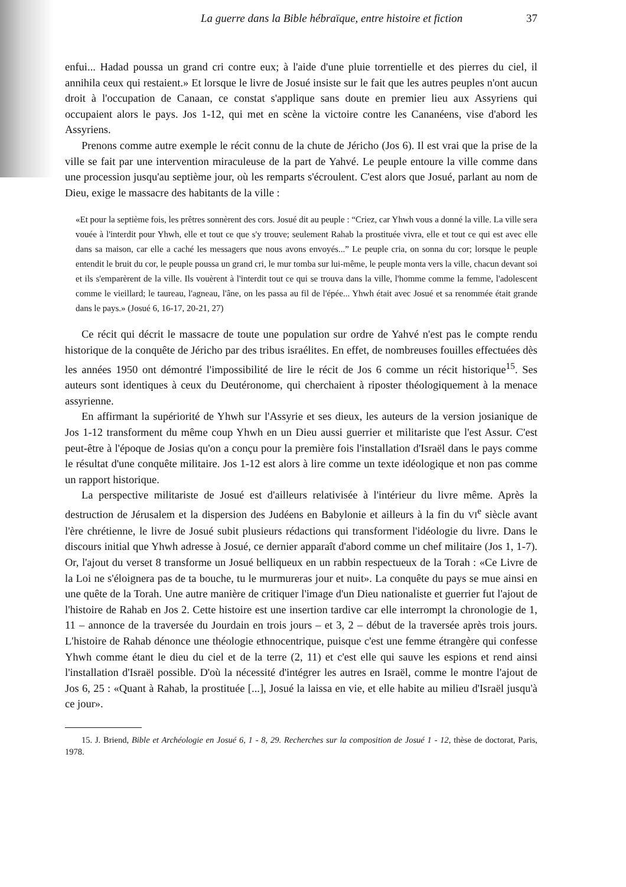La guerre dans la Bible hébraïque, entre histoire et fiction 37
enfui... Hadad poussa un grand cri contre eux; à l'aide d'une pluie torrentielle et des pierres du ciel, il annihila ceux qui restaient.» Et lorsque le livre de Josué insiste sur le fait que les autres peuples n'ont aucun droit à l'occupation de Canaan, ce constat s'applique sans doute en premier lieu aux Assyriens qui occupaient alors le pays. Jos 1-12, qui met en scène la victoire contre les Cananéens, vise d'abord les Assyriens.
Prenons comme autre exemple le récit connu de la chute de Jéricho (Jos 6). Il est vrai que la prise de la ville se fait par une intervention miraculeuse de la part de Yahvé. Le peuple entoure la ville comme dans une procession jusqu'au septième jour, où les remparts s'écroulent. C'est alors que Josué, parlant au nom de Dieu, exige le massacre des habitants de la ville :
«Et pour la septième fois, les prêtres sonnèrent des cors. Josué dit au peuple : “Criez, car Yhwh vous a donné la ville. La ville sera vouée à l'interdit pour Yhwh, elle et tout ce que s'y trouve; seulement Rahab la prostituée vivra, elle et tout ce qui est avec elle dans sa maison, car elle a caché les messagers que nous avons envoyés...” Le peuple cria, on sonna du cor; lorsque le peuple entendit le bruit du cor, le peuple poussa un grand cri, le mur tomba sur lui-même, le peuple monta vers la ville, chacun devant soi et ils s'emparèrent de la ville. Ils vouèrent à l'interdit tout ce qui se trouva dans la ville, l'homme comme la femme, l'adolescent comme le vieillard; le taureau, l'agneau, l'âne, on les passa au fil de l'épée... Yhwh était avec Josué et sa renommée était grande dans le pays.» (Josué 6, 16-17, 20-21, 27)
Ce récit qui décrit le massacre de toute une population sur ordre de Yahvé n'est pas le compte rendu historique de la conquête de Jéricho par des tribus israélites. En effet, de nombreuses fouilles effectuées dès les années 1950 ont démontré l'impossibilité de lire le récit de Jos 6 comme un récit historique<sup>15</sup>. Ses auteurs sont identiques à ceux du Deutéronome, qui cherchaient à riposter théologiquement à la menace assyrienne.
En affirmant la supériorité de Yhwh sur l'Assyrie et ses dieux, les auteurs de la version josianique de Jos 1-12 transforment du même coup Yhwh en un Dieu aussi guerrier et militariste que l'est Assur. C'est peut-être à l'époque de Josias qu'on a conçu pour la première fois l'installation d'Israël dans le pays comme le résultat d'une conquête militaire. Jos 1-12 est alors à lire comme un texte idéologique et non pas comme un rapport historique.
La perspective militariste de Josué est d'ailleurs relativisée à l'intérieur du livre même. Après la destruction de Jérusalem et la dispersion des Judéens en Babylonie et ailleurs à la fin du VI<sup>e</sup> siècle avant l'ère chrétienne, le livre de Josué subit plusieurs rédactions qui transforment l'idéologie du livre. Dans le discours initial que Yhwh adresse à Josué, ce dernier apparaît d'abord comme un chef militaire (Jos 1, 1-7). Or, l'ajout du verset 8 transforme un Josué belliqueux en un rabbin respectueux de la Torah : «Ce Livre de la Loi ne s'éloignera pas de ta bouche, tu le murmureras jour et nuit». La conquête du pays se mue ainsi en une quête de la Torah. Une autre manière de critiquer l'image d'un Dieu nationaliste et guerrier fut l'ajout de l'histoire de Rahab en Jos 2. Cette histoire est une insertion tardive car elle interrompt la chronologie de 1, 11 – annonce de la traversée du Jourdain en trois jours – et 3, 2 – début de la traversée après trois jours. L'histoire de Rahab dénonce une théologie ethnocentrique, puisque c'est une femme étrangère qui confesse Yhwh comme étant le dieu du ciel et de la terre (2, 11) et c'est elle qui sauve les espions et rend ainsi l'installation d'Israël possible. D'où la nécessité d'intégrer les autres en Israël, comme le montre l'ajout de Jos 6, 25 : «Quant à Rahab, la prostituée [...], Josué la laissa en vie, et elle habite au milieu d'Israël jusqu'à ce jour».
15. J. Briend, Bible et Archéologie en Josué 6, 1 - 8, 29. Recherches sur la composition de Josué 1 - 12, thèse de doctorat, Paris, 1978.